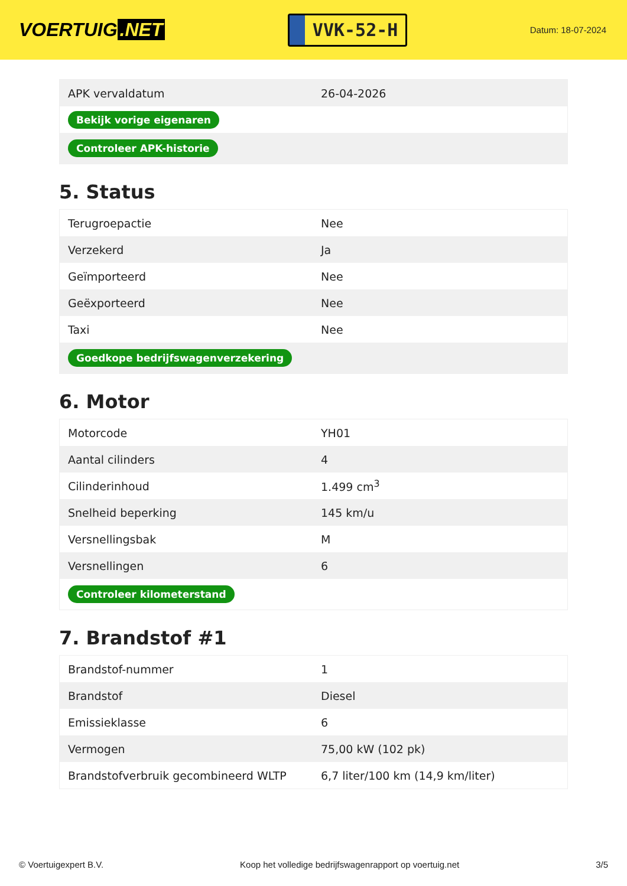VOERTUIG.NET
VVK-52-H
Datum: 18-07-2024
| APK vervaldatum | 26-04-2026 |
| Bekijk vorige eigenaren | |
| Controleer APK-historie | |
5. Status
| Terugroepactie | Nee |
| Verzekerd | Ja |
| Geïmporteerd | Nee |
| Geëxporteerd | Nee |
| Taxi | Nee |
| Goedkope bedrijfswagenverzekering | |
6. Motor
| Motorcode | YH01 |
| Aantal cilinders | 4 |
| Cilinderinhoud | 1.499 cm<sup>3</sup> |
| Snelheid beperking | 145 km/u |
| Versnellingsbak | M |
| Versnellingen | 6 |
| Controleer kilometerstand | |
7. Brandstof #1
| Brandstof-nummer | 1 |
| Brandstof | Diesel |
| Emissieklasse | 6 |
| Vermogen | 75,00 kW (102 pk) |
| Brandstofverbruik gecombineerd WLTP | 6,7 liter/100 km (14,9 km/liter) |
© Voertuigexpert B.V. Koop het volledige bedrijfswagenrapport op voertuig.net 3/5